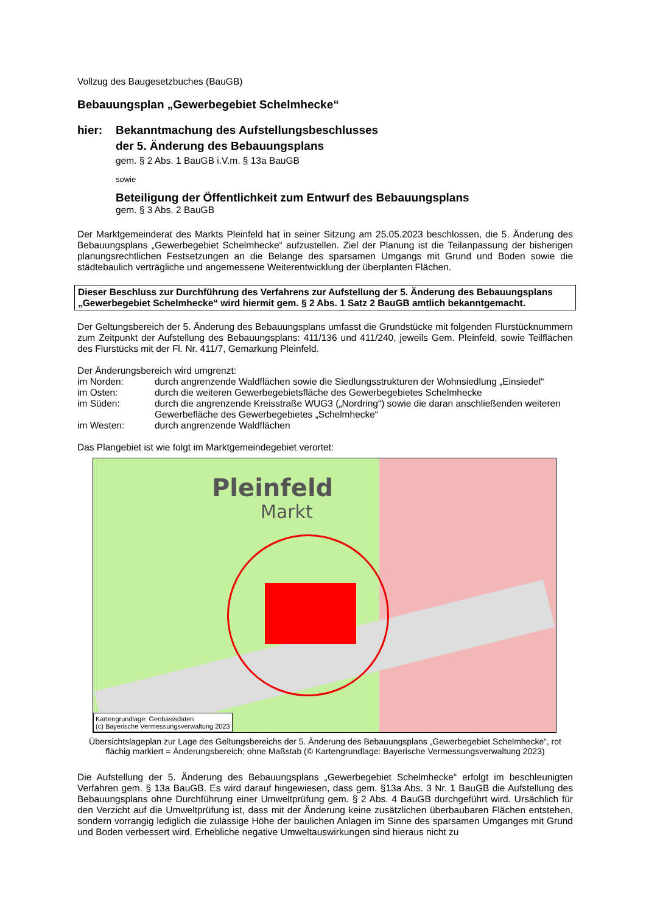Vollzug des Baugesetzbuches (BauGB)
Bebauungsplan „Gewerbegebiet Schelmhecke“
hier: Bekanntmachung des Aufstellungsbeschlusses
der 5. Änderung des Bebauungsplans
gem. § 2 Abs. 1 BauGB i.V.m. § 13a BauGB
sowie
Beteiligung der Öffentlichkeit zum Entwurf des Bebauungsplans
gem. § 3 Abs. 2 BauGB
Der Marktgemeinderat des Markts Pleinfeld hat in seiner Sitzung am 25.05.2023 beschlossen, die 5. Änderung des Bebauungsplans „Gewerbegebiet Schelmhecke“ aufzustellen. Ziel der Planung ist die Teilanpassung der bisherigen planungsrechtlichen Festsetzungen an die Belange des sparsamen Umgangs mit Grund und Boden sowie die städtebaulich verträgliche und angemessene Weiterentwicklung der überplanten Flächen.
Dieser Beschluss zur Durchführung des Verfahrens zur Aufstellung der 5. Änderung des Bebauungsplans „Gewerbegebiet Schelmhecke“ wird hiermit gem. § 2 Abs. 1 Satz 2 BauGB amtlich bekanntgemacht.
Der Geltungsbereich der 5. Änderung des Bebauungsplans umfasst die Grundstücke mit folgenden Flurstücknummern zum Zeitpunkt der Aufstellung des Bebauungsplans: 411/136 und 411/240, jeweils Gem. Pleinfeld, sowie Teilflächen des Flurstücks mit der Fl. Nr. 411/7, Gemarkung Pleinfeld.
Der Änderungsbereich wird umgrenzt:
im Norden: durch angrenzende Waldflächen sowie die Siedlungsstrukturen der Wohnsiedlung „Einsiedel“
im Osten: durch die weiteren Gewerbegebietsfläche des Gewerbegebietes Schelmhecke
im Süden: durch die angrenzende Kreisstraße WUG3 („Nordring“) sowie die daran anschließenden weiteren Gewerbefläche des Gewerbegebietes „Schelmhecke“
im Westen: durch angrenzende Waldflächen
Das Plangebiet ist wie folgt im Marktgemeindegebiet verortet:
Pleinfeld
Markt
Kartengrundlage: Geobasisdaten
(c) Bayerische Vermessungsverwaltung 2023
Übersichtslageplan zur Lage des Geltungsbereichs der 5. Änderung des Bebauungsplans „Gewerbegebiet Schelmhecke“, rot flächig markiert = Änderungsbereich; ohne Maßstab (© Kartengrundlage: Bayerische Vermessungsverwaltung 2023)
Die Aufstellung der 5. Änderung des Bebauungsplans „Gewerbegebiet Schelmhecke“ erfolgt im beschleunigten Verfahren gem. § 13a BauGB. Es wird darauf hingewiesen, dass gem. §13a Abs. 3 Nr. 1 BauGB die Aufstellung des Bebauungsplans ohne Durchführung einer Umweltprüfung gem. § 2 Abs. 4 BauGB durchgeführt wird. Ursächlich für den Verzicht auf die Umweltprüfung ist, dass mit der Änderung keine zusätzlichen überbaubaren Flächen entstehen, sondern vorrangig lediglich die zulässige Höhe der baulichen Anlagen im Sinne des sparsamen Umganges mit Grund und Boden verbessert wird. Erhebliche negative Umweltauswirkungen sind hieraus nicht zu